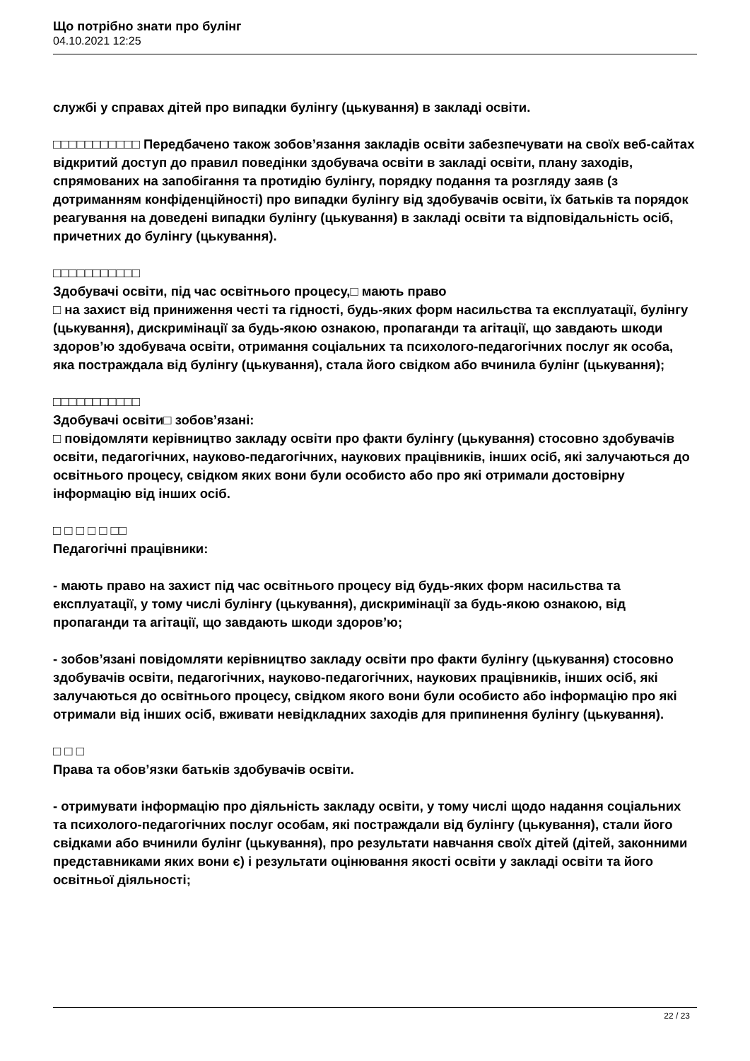Що потрібно знати про булінг
04.10.2021 12:25
службі у справах дітей про випадки булінгу (цькування) в закладі освіти.
□□□□□□□□□□□ Передбачено також зобов’язання закладів освіти забезпечувати на своїх веб-сайтах відкритий доступ до правил поведінки здобувача освіти в закладі освіти, плану заходів, спрямованих на запобігання та протидію булінгу, порядку подання та розгляду заяв (з дотриманням конфіденційності) про випадки булінгу від здобувачів освіти, їх батьків та порядок реагування на доведені випадки булінгу (цькування) в закладі освіти та відповідальність осіб, причетних до булінгу (цькування).
□□□□□□□□□□□
Здобувачі освіти, під час освітнього процесу,□ мають право
□ на захист від приниження честі та гідності, будь-яких форм насильства та експлуатації, булінгу (цькування), дискримінації за будь-якою ознакою, пропаганди та агітації, що завдають шкоди здоров’ю здобувача освіти, отримання соціальних та психолого-педагогічних послуг як особа, яка постраждала від булінгу (цькування), стала його свідком або вчинила булінг (цькування);
□□□□□□□□□□□
Здобувачі освіти□ зобов’язані:
□ повідомляти керівництво закладу освіти про факти булінгу (цькування) стосовно здобувачів освіти, педагогічних, науково-педагогічних, наукових працівників, інших осіб, які залучаються до освітнього процесу, свідком яких вони були особисто або про які отримали достовірну інформацію від інших осіб.
□ □ □ □ □ □□
Педагогічні працівники:
- мають право на захист під час освітнього процесу від будь-яких форм насильства та експлуатації, у тому числі булінгу (цькування), дискримінації за будь-якою ознакою, від пропаганди та агітації, що завдають шкоди здоров’ю;
- зобов’язані повідомляти керівництво закладу освіти про факти булінгу (цькування) стосовно здобувачів освіти, педагогічних, науково-педагогічних, наукових працівників, інших осіб, які залучаються до освітнього процесу, свідком якого вони були особисто або інформацію про які отримали від інших осіб, вживати невідкладних заходів для припинення булінгу (цькування).
□ □ □
Права та обов’язки батьків здобувачів освіти.
- отримувати інформацію про діяльність закладу освіти, у тому числі щодо надання соціальних та психолого-педагогічних послуг особам, які постраждали від булінгу (цькування), стали його свідками або вчинили булінг (цькування), про результати навчання своїх дітей (дітей, законними представниками яких вони є) і результати оцінювання якості освіти у закладі освіти та його освітньої діяльності;
22 / 23